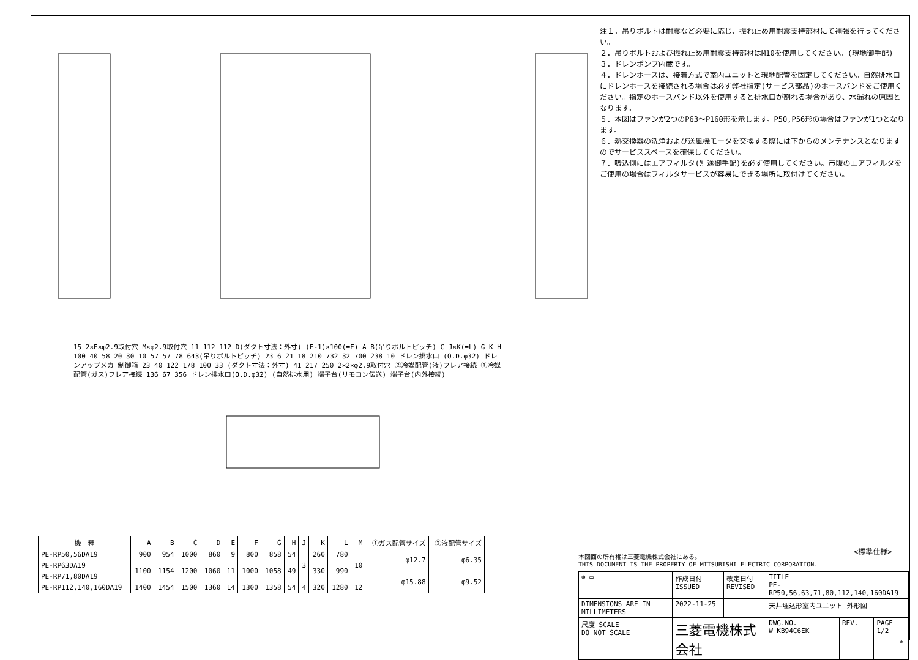注１．吊りボルトは耐震など必要に応じ、振れ止め用耐震支持部材にて補強を行ってください。
２．吊りボルトおよび振れ止め用耐震支持部材はM10を使用してください。(現地御手配)
３．ドレンポンプ内蔵です。
４．ドレンホースは、接着方式で室内ユニットと現地配管を固定してください。自然排水口にドレンホースを接続される場合は必ず弊社指定(サービス部品)のホースバンドをご使用ください。指定のホースバンド以外を使用すると排水口が割れる場合があり、水漏れの原因となります。
５．本図はファンが2つのP63～P160形を示します。P50,P56形の場合はファンが1つとなります。
６．熱交換器の洗浄および送風機モータを交換する際には下からのメンテナンスとなりますのでサービススペースを確保してください。
７．吸込側にはエアフィルタ(別途御手配)を必ず使用してください。市販のエアフィルタをご使用の場合はフィルタサービスが容易にできる場所に取付けてください。
15 2×E×φ2.9取付穴 M×φ2.9取付穴 11 112 112 D(ダクト寸法：外寸) (E-1)×100(=F) A B(吊りボルトピッチ) C J×K(=L) G K H 100 40 58 20 30 10 57 57 78 643(吊りボルトピッチ) 23 6 21 18 210 732 32 700 238 10 ドレン排水口 (O.D.φ32) ドレンアップメカ 制御箱 23 40 122 178 100 33 (ダクト寸法：外寸) 41 217 250 2×2×φ2.9取付穴 ②冷媒配管(液)フレア接続 ①冷媒配管(ガス)フレア接続 136 67 356 ドレン排水口(O.D.φ32) (自然排水用) 端子台(リモコン伝送) 端子台(内外接続)
| 機 種 | A | B | C | D | E | F | G | H | J | K | L | M | ①ガス配管サイズ | ②液配管サイズ |
| --- | --- | --- | --- | --- | --- | --- | --- | --- | --- | --- | --- | --- | --- | --- |
| PE-RP50,56DA19 | 900 | 954 | 1000 | 860 | 9 | 800 | 858 | 54 | 3 | 260 | 780 | 10 | φ12.7 | φ6.35 |
| PE-RP63DA19 | 1100 | 1154 | 1200 | 1060 | 11 | 1000 | 1058 | 49 | | 330 | 990 | | | |
| PE-RP71,80DA19 | | | | | | | | | | | | | φ15.88 | φ9.52 |
| PE-RP112,140,160DA19 | 1400 | 1454 | 1500 | 1360 | 14 | 1300 | 1358 | 54 | 4 | 320 | 1280 | 12 | | |
<標準仕様>
本図面の所有権は三菱電機株式会社にある。
THIS DOCUMENT IS THE PROPERTY OF MITSUBISHI ELECTRIC CORPORATION.
| ⊕ ▭ | 作成日付 ISSUED | 改定日付 REVISED | TITLE PE-RP50,56,63,71,80,112,140,160DA19 | | |
| DIMENSIONS ARE IN MILLIMETERS | 2022-11-25 | | 天井埋込形室内ユニット 外形図 | | |
| 尺度 SCALE DO NOT SCALE | 三菱電機株式会社 | | DWG.NO. W KB94C6EK | REV. | PAGE 1/2 |
*